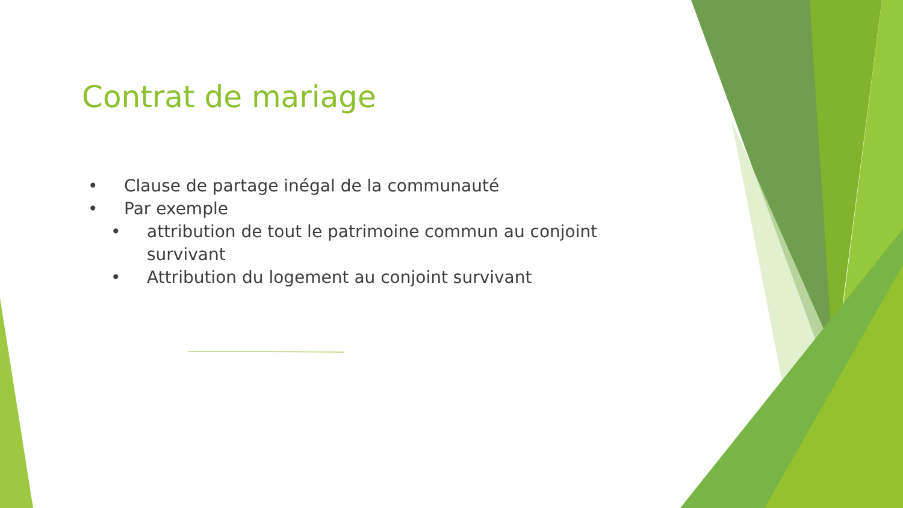Contrat de mariage
• Clause de partage inégal de la communauté
• Par exemple
• attribution de tout le patrimoine commun au conjoint
survivant
• Attribution du logement au conjoint survivant